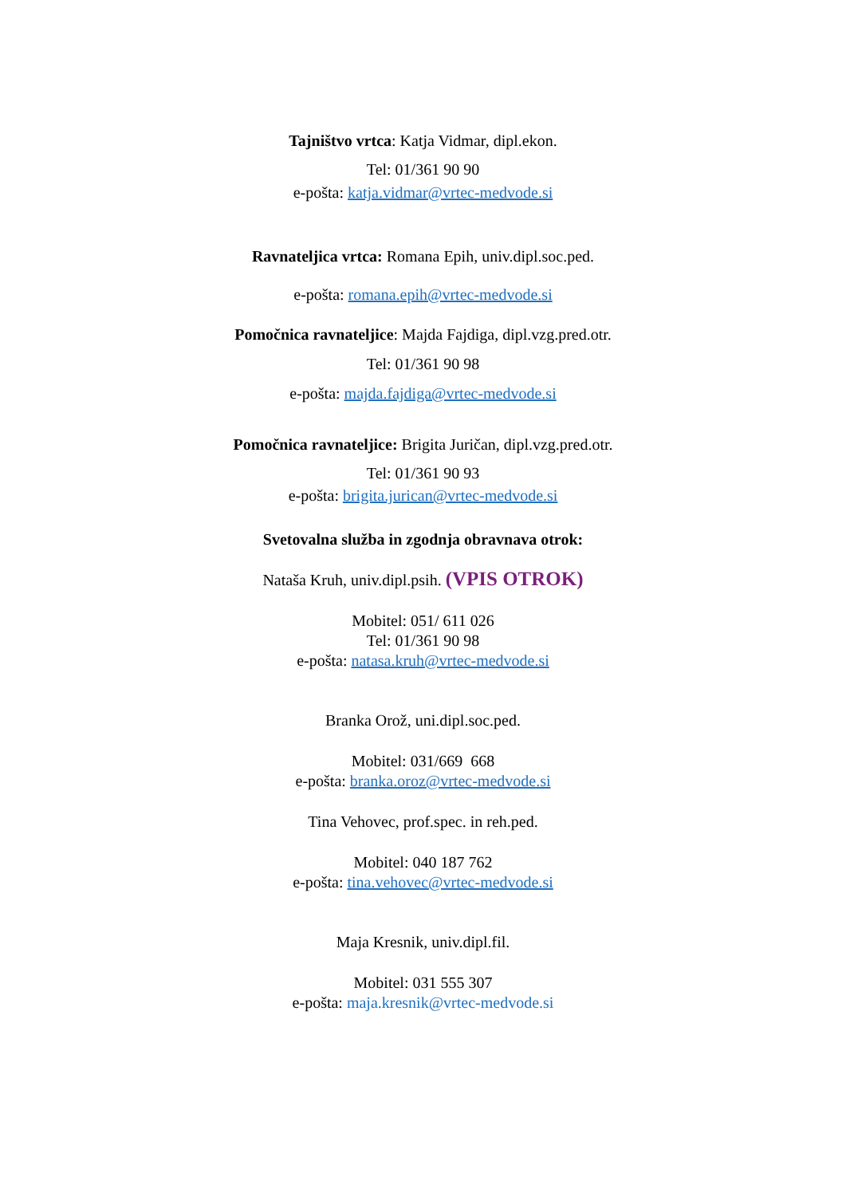Tajništvo vrtca: Katja Vidmar, dipl.ekon.
Tel: 01/361 90 90
e-pošta: katja.vidmar@vrtec-medvode.si
Ravnateljica vrtca: Romana Epih, univ.dipl.soc.ped.
e-pošta: romana.epih@vrtec-medvode.si
Pomočnica ravnateljice: Majda Fajdiga, dipl.vzg.pred.otr.
Tel: 01/361 90 98
e-pošta: majda.fajdiga@vrtec-medvode.si
Pomočnica ravnateljice: Brigita Juričan, dipl.vzg.pred.otr.
Tel: 01/361 90 93
e-pošta: brigita.jurican@vrtec-medvode.si
Svetovalna služba in zgodnja obravnava otrok:
Nataša Kruh, univ.dipl.psih. (VPIS OTROK)
Mobitel: 051/ 611 026
Tel: 01/361 90 98
e-pošta: natasa.kruh@vrtec-medvode.si
Branka Orož, uni.dipl.soc.ped.
Mobitel: 031/669 668
e-pošta: branka.oroz@vrtec-medvode.si
Tina Vehovec, prof.spec. in reh.ped.
Mobitel: 040 187 762
e-pošta: tina.vehovec@vrtec-medvode.si
Maja Kresnik, univ.dipl.fil.
Mobitel: 031 555 307
e-pošta: maja.kresnik@vrtec-medvode.si